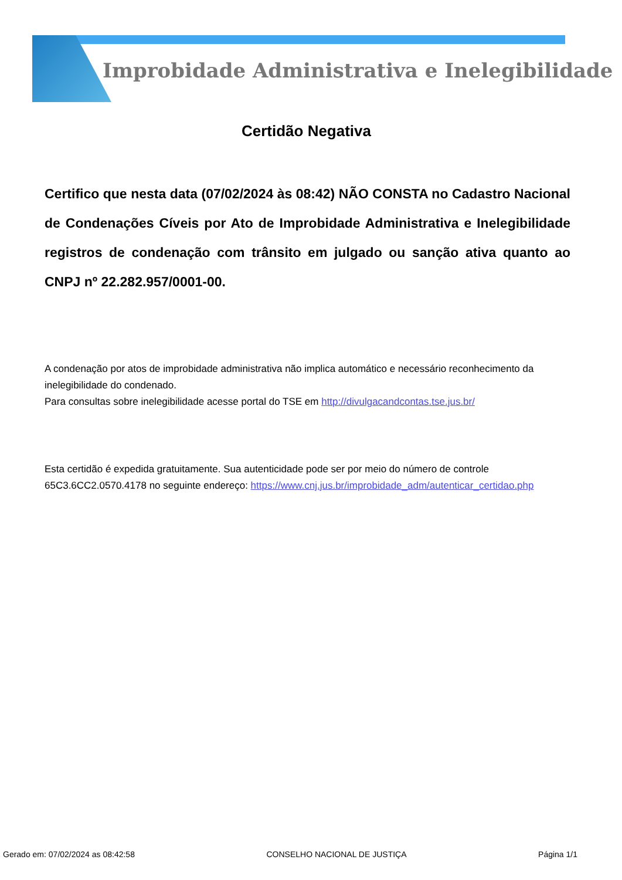Improbidade Administrativa e Inelegibilidade
Certidão Negativa
Certifico que nesta data (07/02/2024 às 08:42) NÃO CONSTA no Cadastro Nacional de Condenações Cíveis por Ato de Improbidade Administrativa e Inelegibilidade registros de condenação com trânsito em julgado ou sanção ativa quanto ao CNPJ nº 22.282.957/0001-00.
A condenação por atos de improbidade administrativa não implica automático e necessário reconhecimento da inelegibilidade do condenado.
Para consultas sobre inelegibilidade acesse portal do TSE em http://divulgacandcontas.tse.jus.br/
Esta certidão é expedida gratuitamente. Sua autenticidade pode ser por meio do número de controle 65C3.6CC2.0570.4178 no seguinte endereço: https://www.cnj.jus.br/improbidade_adm/autenticar_certidao.php
Gerado em: 07/02/2024 as 08:42:58 CONSELHO NACIONAL DE JUSTIÇA Página 1/1